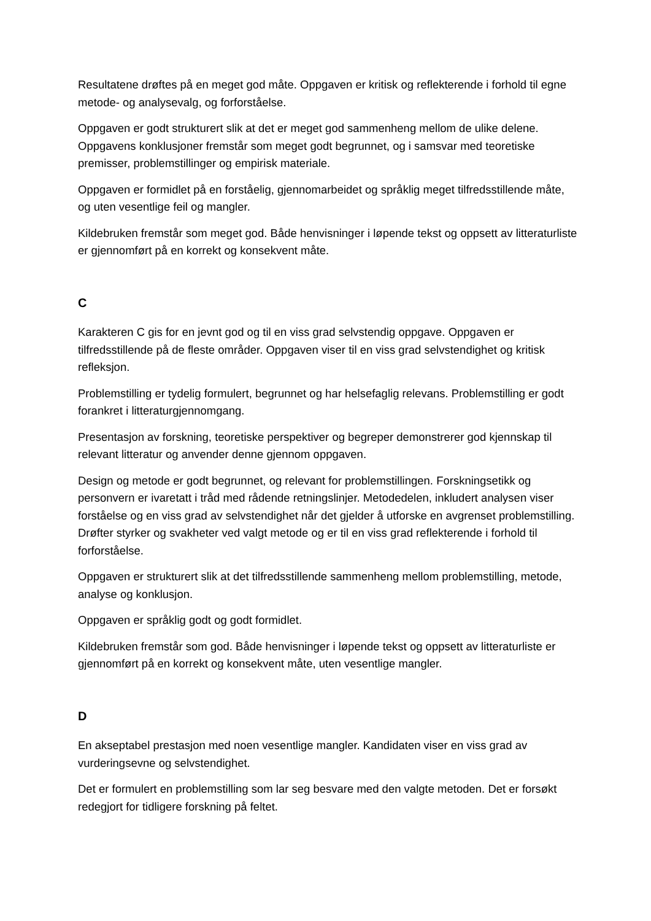Resultatene drøftes på en meget god måte. Oppgaven er kritisk og reflekterende i forhold til egne metode- og analysevalg, og forforståelse.
Oppgaven er godt strukturert slik at det er meget god sammenheng mellom de ulike delene. Oppgavens konklusjoner fremstår som meget godt begrunnet, og i samsvar med teoretiske premisser, problemstillinger og empirisk materiale.
Oppgaven er formidlet på en forståelig, gjennomarbeidet og språklig meget tilfredsstillende måte, og uten vesentlige feil og mangler.
Kildebruken fremstår som meget god. Både henvisninger i løpende tekst og oppsett av litteraturliste er gjennomført på en korrekt og konsekvent måte.
C
Karakteren C gis for en jevnt god og til en viss grad selvstendig oppgave. Oppgaven er tilfredsstillende på de fleste områder. Oppgaven viser til en viss grad selvstendighet og kritisk refleksjon.
Problemstilling er tydelig formulert, begrunnet og har helsefaglig relevans. Problemstilling er godt forankret i litteraturgjennomgang.
Presentasjon av forskning, teoretiske perspektiver og begreper demonstrerer god kjennskap til relevant litteratur og anvender denne gjennom oppgaven.
Design og metode er godt begrunnet, og relevant for problemstillingen. Forskningsetikk og personvern er ivaretatt i tråd med rådende retningslinjer. Metodedelen, inkludert analysen viser forståelse og en viss grad av selvstendighet når det gjelder å utforske en avgrenset problemstilling. Drøfter styrker og svakheter ved valgt metode og er til en viss grad reflekterende i forhold til forforståelse.
Oppgaven er strukturert slik at det tilfredsstillende sammenheng mellom problemstilling, metode, analyse og konklusjon.
Oppgaven er språklig godt og godt formidlet.
Kildebruken fremstår som god. Både henvisninger i løpende tekst og oppsett av litteraturliste er gjennomført på en korrekt og konsekvent måte, uten vesentlige mangler.
D
En akseptabel prestasjon med noen vesentlige mangler. Kandidaten viser en viss grad av vurderingsevne og selvstendighet.
Det er formulert en problemstilling som lar seg besvare med den valgte metoden. Det er forsøkt redegjort for tidligere forskning på feltet.